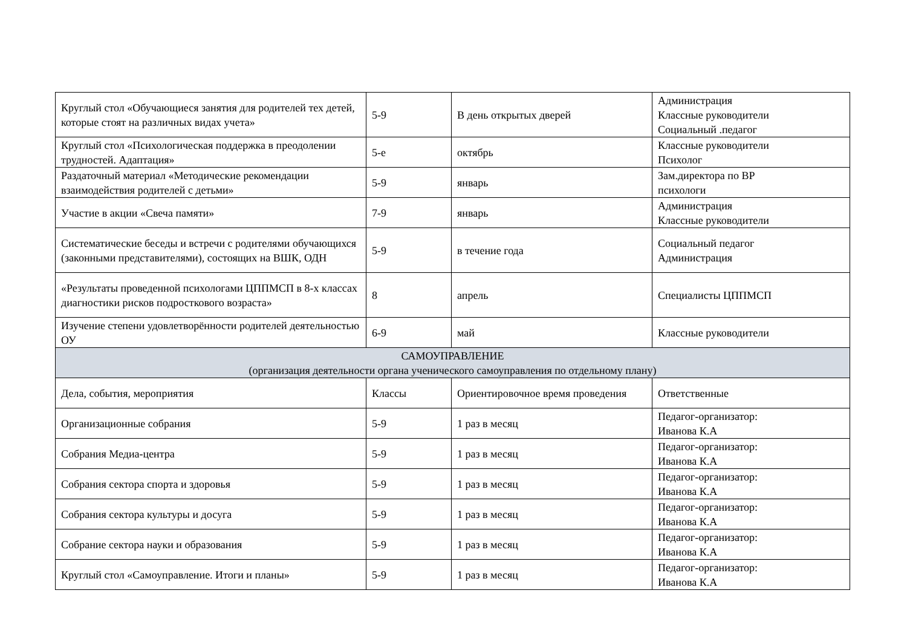| Круглый стол «Обучающиеся занятия для родителей тех детей, которые стоят на различных видах учета» | 5-9 | В день открытых дверей | Администрация Классные руководители Социальный .педагог |
| Круглый стол «Психологическая поддержка в преодолении трудностей. Адаптация» | 5-е | октябрь | Классные руководители Психолог |
| Раздаточный материал «Методические рекомендации взаимодействия родителей с детьми» | 5-9 | январь | Зам.директора по ВР психологи |
| Участие в акции «Свеча памяти» | 7-9 | январь | Администрация Классные руководители |
| Систематические беседы и встречи с родителями обучающихся (законными представителями), состоящих на ВШК, ОДН | 5-9 | в течение года | Социальный педагог Администрация |
| «Результаты проведенной психологами ЦППМСП в 8-х классах диагностики рисков подросткового возраста» | 8 | апрель | Специалисты ЦППМСП |
| Изучение степени удовлетворённости родителей деятельностью ОУ | 6-9 | май | Классные руководители |
| САМОУПРАВЛЕНИЕ (организация деятельности органа ученического самоуправления по отдельному плану) | | | |
| Дела, события, мероприятия | Классы | Ориентировочное время проведения | Ответственные |
| Организационные собрания | 5-9 | 1 раз в месяц | Педагог-организатор: Иванова К.А |
| Собрания Медиа-центра | 5-9 | 1 раз в месяц | Педагог-организатор: Иванова К.А |
| Собрания сектора спорта и здоровья | 5-9 | 1 раз в месяц | Педагог-организатор: Иванова К.А |
| Собрания сектора культуры и досуга | 5-9 | 1 раз в месяц | Педагог-организатор: Иванова К.А |
| Собрание сектора науки и образования | 5-9 | 1 раз в месяц | Педагог-организатор: Иванова К.А |
| Круглый стол «Самоуправление. Итоги и планы» | 5-9 | 1 раз в месяц | Педагог-организатор: Иванова К.А |